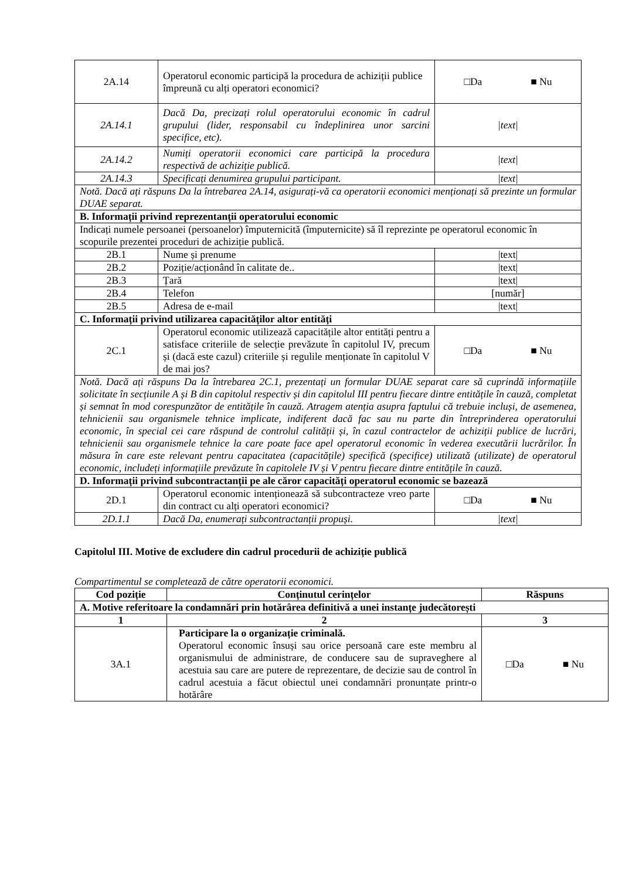| 2A.14 | Operatorul economic participă la procedura de achiziții publice împreună cu alți operatori economici? | □Da ■ Nu |
| 2A.14.1 | Dacă Da, precizați rolul operatorului economic în cadrul grupului (lider, responsabil cu îndeplinirea unor sarcini specifice, etc). | /text/ |
| 2A.14.2 | Numiți operatorii economici care participă la procedura respectivă de achiziție publică. | /text/ |
| 2A.14.3 | Specificați denumirea grupului participant. | /text/ |
| Notă. Dacă ați răspuns Da la întrebarea 2A.14, asigurați-vă ca operatorii economici menționați să prezinte un formular DUAE separat. | | |
| B. Informații privind reprezentanții operatorului economic | | |
| Indicați numele persoanei (persoanelor) împuternicită (împuternicite) să îl reprezinte pe operatorul economic în scopurile prezentei proceduri de achiziție publică. | | |
| 2B.1 | Nume și prenume | /text/ |
| 2B.2 | Poziție/acționând în calitate de.. | /text/ |
| 2B.3 | Țară | /text/ |
| 2B.4 | Telefon | [număr] |
| 2B.5 | Adresa de e-mail | /text/ |
| C. Informații privind utilizarea capacităților altor entități | | |
| 2C.1 | Operatorul economic utilizează capacitățile altor entități pentru a satisface criteriile de selecție prevăzute în capitolul IV, precum și (dacă este cazul) criteriile și regulile menționate în capitolul V de mai jos? | □Da ■ Nu |
| Notă. Dacă ați răspuns Da la întrebarea 2C.1, prezentați un formular DUAE separat care să cuprindă informațiile solicitate în secțiunile A și B din capitolul respectiv și din capitolul III pentru fiecare dintre entitățile în cauză, completat și semnat în mod corespunzător de entitățile în cauză. Atragem atenția asupra faptului că trebuie incluși, de asemenea, tehnicienii sau organismele tehnice implicate, indiferent dacă fac sau nu parte din întreprinderea operatorului economic, în special cei care răspund de controlul calității și, în cazul contractelor de achiziții publice de lucrări, tehnicienii sau organismele tehnice la care poate face apel operatorul economic în vederea executării lucrărilor. În măsura în care este relevant pentru capacitatea (capacitățile) specifică (specifice) utilizată (utilizate) de operatorul economic, includeți informațiile prevăzute în capitolele IV și V pentru fiecare dintre entitățile în cauză. | | |
| D. Informații privind subcontractanții pe ale căror capacități operatorul economic se bazează | | |
| 2D.1 | Operatorul economic intenționează să subcontracteze vreo parte din contract cu alți operatori economici? | □Da ■ Nu |
| 2D.1.1 | Dacă Da, enumerați subcontractanții propuși. | /text/ |
Capitolul III. Motive de excludere din cadrul procedurii de achiziție publică
Compartimentul se completează de către operatorii economici.
| Cod poziție | Conținutul cerințelor | Răspuns |
| --- | --- | --- |
| A. Motive referitoare la condamnări prin hotărârea definitivă a unei instanțe judecătorești | | |
| 1 | 2 | 3 |
| 3A.1 | Participare la o organizație criminală. Operatorul economic însuși sau orice persoană care este membru al organismului de administrare, de conducere sau de supraveghere al acestuia sau care are putere de reprezentare, de decizie sau de control în cadrul acestuia a făcut obiectul unei condamnări pronunțate printr-o hotărâre | □Da ■ Nu |